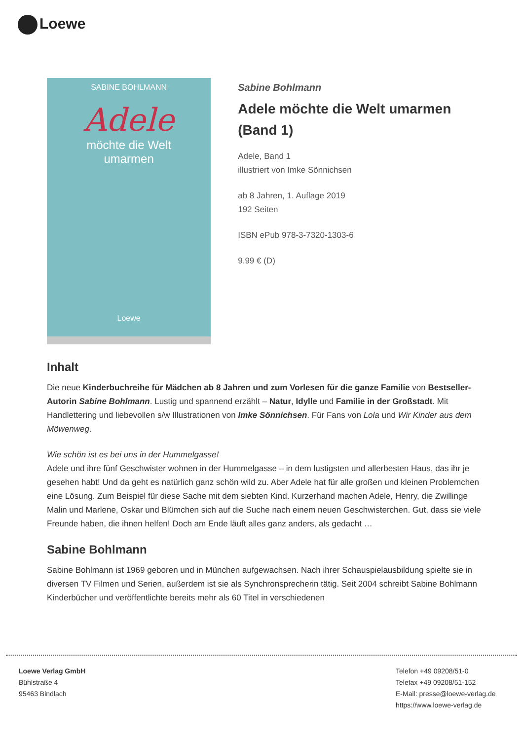Loewe
SABINE BOHLMANN
Adele
möchte die Welt
umarmen
Loewe
Sabine Bohlmann
Adele möchte die Welt umarmen (Band 1)
Adele, Band 1
illustriert von Imke Sönnichsen
ab 8 Jahren, 1. Auflage 2019
192 Seiten
ISBN ePub 978-3-7320-1303-6
9.99 € (D)
Inhalt
Die neue Kinderbuchreihe für Mädchen ab 8 Jahren und zum Vorlesen für die ganze Familie von Bestseller-Autorin Sabine Bohlmann. Lustig und spannend erzählt – Natur, Idylle und Familie in der Großstadt. Mit Handlettering und liebevollen s/w Illustrationen von Imke Sönnichsen. Für Fans von Lola und Wir Kinder aus dem Möwenweg.
Wie schön ist es bei uns in der Hummelgasse!
Adele und ihre fünf Geschwister wohnen in der Hummelgasse – in dem lustigsten und allerbesten Haus, das ihr je gesehen habt! Und da geht es natürlich ganz schön wild zu. Aber Adele hat für alle großen und kleinen Problemchen eine Lösung. Zum Beispiel für diese Sache mit dem siebten Kind. Kurzerhand machen Adele, Henry, die Zwillinge Malin und Marlene, Oskar und Blümchen sich auf die Suche nach einem neuen Geschwisterchen. Gut, dass sie viele Freunde haben, die ihnen helfen! Doch am Ende läuft alles ganz anders, als gedacht …
Sabine Bohlmann
Sabine Bohlmann ist 1969 geboren und in München aufgewachsen. Nach ihrer Schauspielausbildung spielte sie in diversen TV Filmen und Serien, außerdem ist sie als Synchronsprecherin tätig. Seit 2004 schreibt Sabine Bohlmann Kinderbücher und veröffentlichte bereits mehr als 60 Titel in verschiedenen
Loewe Verlag GmbH
Bühlstraße 4
95463 Bindlach
Telefon +49 09208/51-0
Telefax +49 09208/51-152
E-Mail: presse@loewe-verlag.de
https://www.loewe-verlag.de